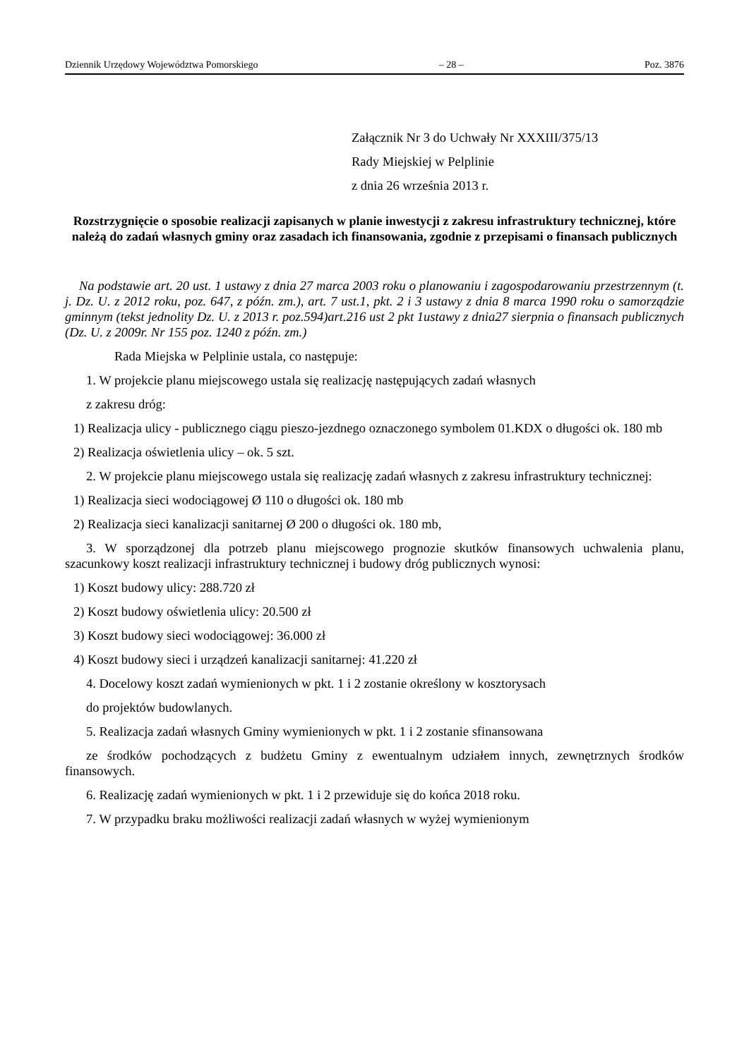Dziennik Urzędowy Województwa Pomorskiego – 28 – Poz. 3876
Załącznik Nr 3 do Uchwały Nr XXXIII/375/13
Rady Miejskiej w Pelplinie
z dnia 26 września 2013 r.
Rozstrzygnięcie o sposobie realizacji zapisanych w planie inwestycji z zakresu infrastruktury technicznej, które należą do zadań własnych gminy oraz zasadach ich finansowania, zgodnie z przepisami o finansach publicznych
Na podstawie art. 20 ust. 1 ustawy z dnia 27 marca 2003 roku o planowaniu i zagospodarowaniu przestrzennym (t. j. Dz. U. z 2012 roku, poz. 647, z późn. zm.), art. 7 ust.1, pkt. 2 i 3 ustawy z dnia 8 marca 1990 roku o samorządzie gminnym (tekst jednolity Dz. U. z 2013 r. poz.594)art.216 ust 2 pkt 1ustawy z dnia27 sierpnia o finansach publicznych (Dz. U. z 2009r. Nr 155 poz. 1240 z późn. zm.)
Rada Miejska w Pelplinie ustala, co następuje:
1. W projekcie planu miejscowego ustala się realizację następujących zadań własnych
z zakresu dróg:
1) Realizacja ulicy - publicznego ciągu pieszo-jezdnego oznaczonego symbolem 01.KDX o długości ok. 180 mb
2) Realizacja oświetlenia ulicy – ok. 5 szt.
2. W projekcie planu miejscowego ustala się realizację zadań własnych z zakresu infrastruktury technicznej:
1) Realizacja sieci wodociągowej Ø 110 o długości ok. 180 mb
2) Realizacja sieci kanalizacji sanitarnej Ø 200 o długości ok. 180 mb,
3. W sporządzonej dla potrzeb planu miejscowego prognozie skutków finansowych uchwalenia planu, szacunkowy koszt realizacji infrastruktury technicznej i budowy dróg publicznych wynosi:
1) Koszt budowy ulicy: 288.720 zł
2) Koszt budowy oświetlenia ulicy: 20.500 zł
3) Koszt budowy sieci wodociągowej: 36.000 zł
4) Koszt budowy sieci i urządzeń kanalizacji sanitarnej: 41.220 zł
4. Docelowy koszt zadań wymienionych w pkt. 1 i 2 zostanie określony w kosztorysach
do projektów budowlanych.
5. Realizacja zadań własnych Gminy wymienionych w pkt. 1 i 2 zostanie sfinansowana
ze środków pochodzących z budżetu Gminy z ewentualnym udziałem innych, zewnętrznych środków finansowych.
6. Realizację zadań wymienionych w pkt. 1 i 2 przewiduje się do końca 2018 roku.
7. W przypadku braku możliwości realizacji zadań własnych w wyżej wymienionym